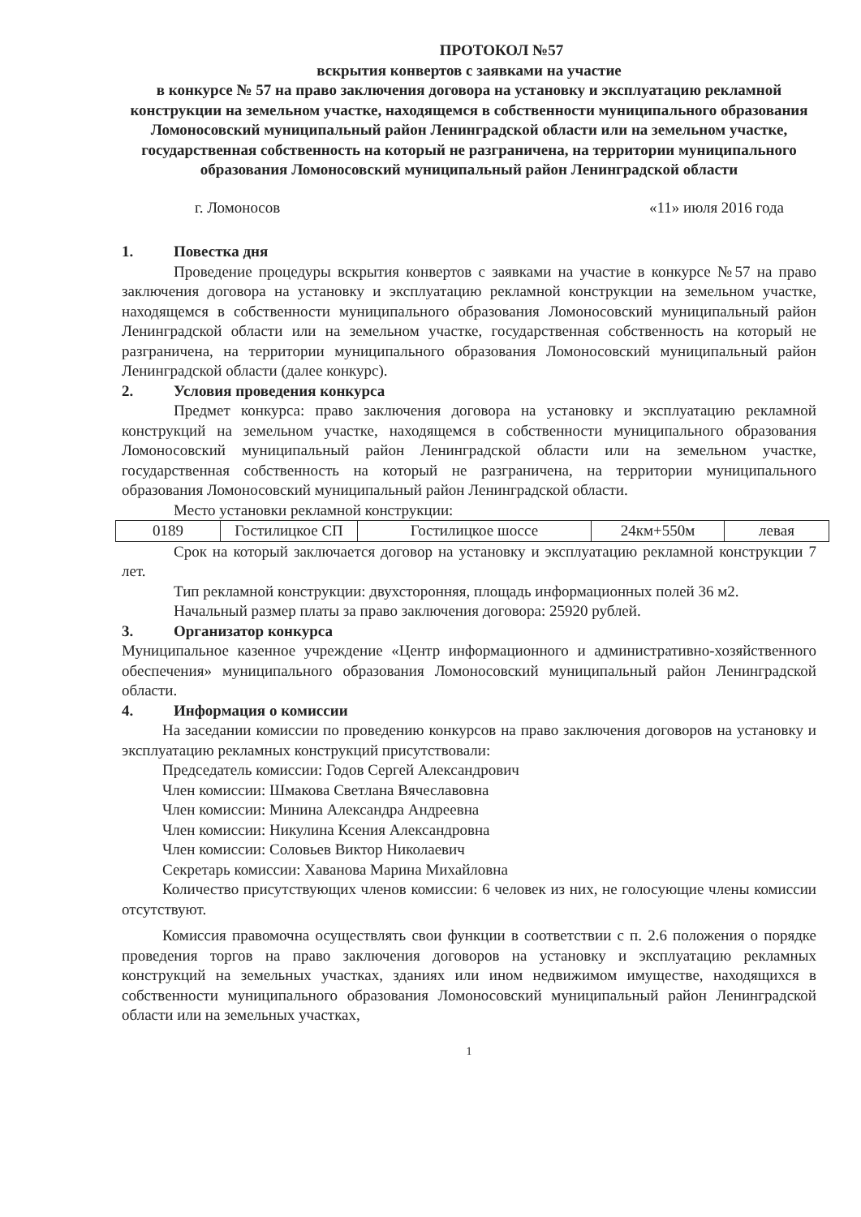ПРОТОКОЛ №57
вскрытия конвертов с заявками на участие
в конкурсе № 57 на право заключения договора на установку и эксплуатацию рекламной конструкции на земельном участке, находящемся в собственности муниципального образования Ломоносовский муниципальный район Ленинградской области или на земельном участке, государственная собственность на который не разграничена, на территории муниципального образования Ломоносовский муниципальный район Ленинградской области
г. Ломоносов «11» июля 2016 года
1. Повестка дня
Проведение процедуры вскрытия конвертов с заявками на участие в конкурсе №57 на право заключения договора на установку и эксплуатацию рекламной конструкции на земельном участке, находящемся в собственности муниципального образования Ломоносовский муниципальный район Ленинградской области или на земельном участке, государственная собственность на который не разграничена, на территории муниципального образования Ломоносовский муниципальный район Ленинградской области (далее конкурс).
2. Условия проведения конкурса
Предмет конкурса: право заключения договора на установку и эксплуатацию рекламной конструкций на земельном участке, находящемся в собственности муниципального образования Ломоносовский муниципальный район Ленинградской области или на земельном участке, государственная собственность на который не разграничена, на территории муниципального образования Ломоносовский муниципальный район Ленинградской области.
Место установки рекламной конструкции:
| 0189 | Гостилицкое СП | Гостилицкое шоссе | 24км+550м | левая |
Срок на который заключается договор на установку и эксплуатацию рекламной конструкции 7 лет.
Тип рекламной конструкции: двухсторонняя, площадь информационных полей 36 м2.
Начальный размер платы за право заключения договора: 25920 рублей.
3. Организатор конкурса
Муниципальное казенное учреждение «Центр информационного и административно-хозяйственного обеспечения» муниципального образования Ломоносовский муниципальный район Ленинградской области.
4. Информация о комиссии
На заседании комиссии по проведению конкурсов на право заключения договоров на установку и эксплуатацию рекламных конструкций присутствовали:
Председатель комиссии: Годов Сергей Александрович
Член комиссии: Шмакова Светлана Вячеславовна
Член комиссии: Минина Александра Андреевна
Член комиссии: Никулина Ксения Александровна
Член комиссии: Соловьев Виктор Николаевич
Секретарь комиссии: Хаванова Марина Михайловна
Количество присутствующих членов комиссии: 6 человек из них, не голосующие члены комиссии отсутствуют.
Комиссия правомочна осуществлять свои функции в соответствии с п. 2.6 положения о порядке проведения торгов на право заключения договоров на установку и эксплуатацию рекламных конструкций на земельных участках, зданиях или ином недвижимом имуществе, находящихся в собственности муниципального образования Ломоносовский муниципальный район Ленинградской области или на земельных участках,
1